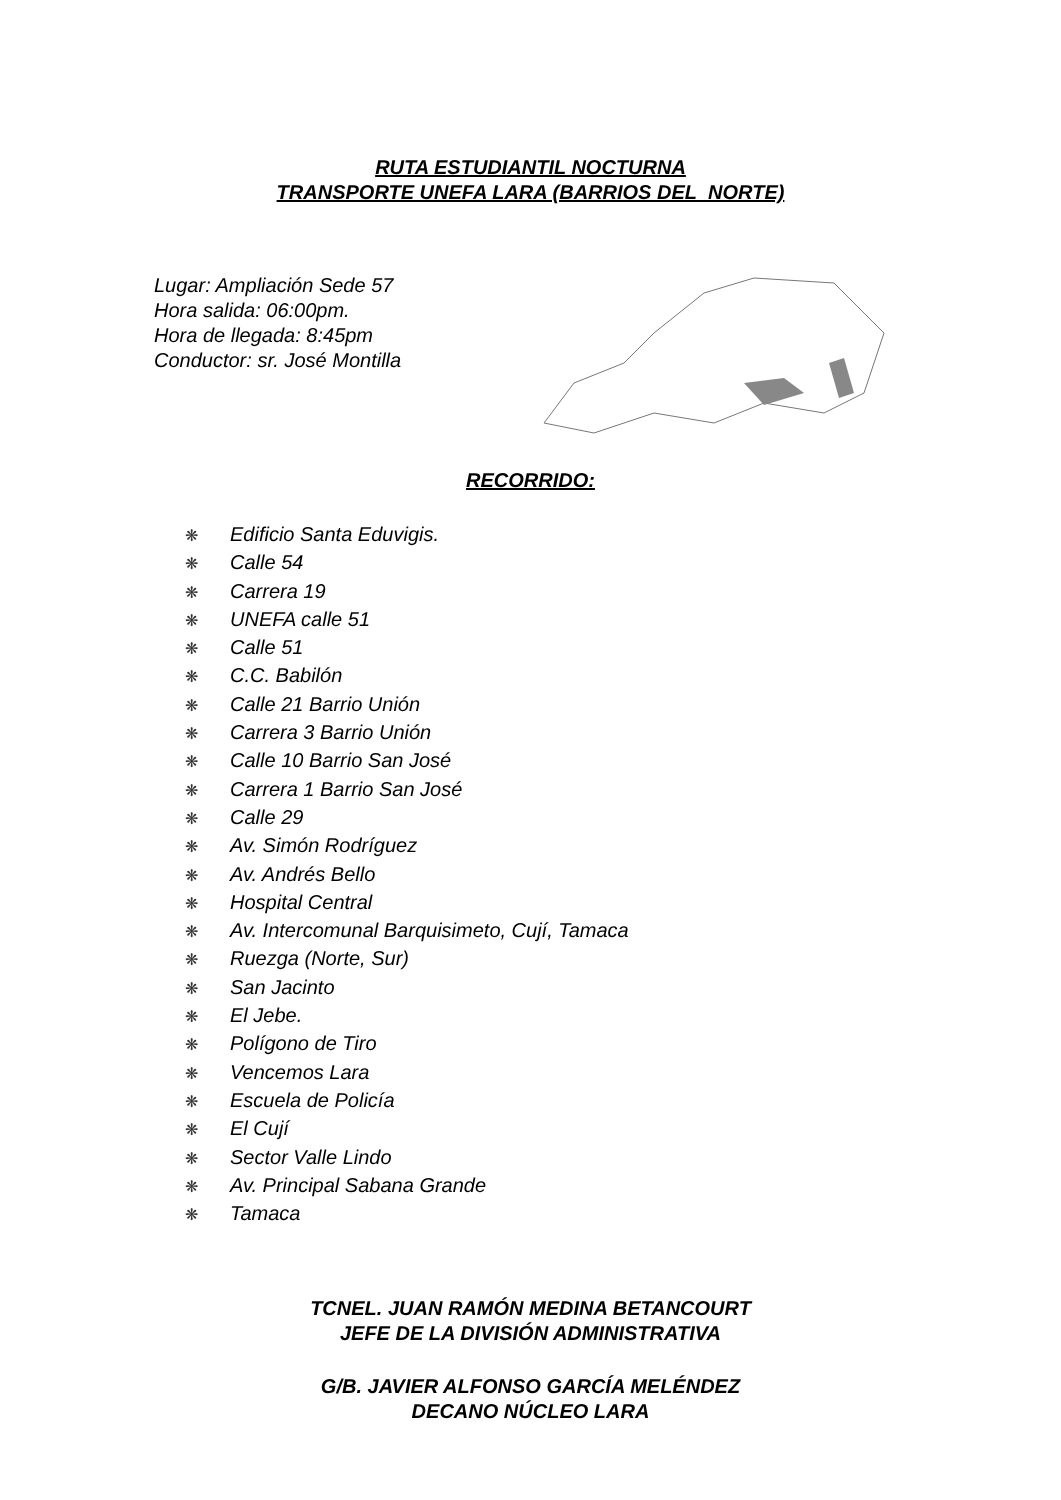RUTA ESTUDIANTIL NOCTURNA
TRANSPORTE UNEFA LARA (BARRIOS DEL NORTE)
Lugar: Ampliación Sede 57
Hora salida: 06:00pm.
Hora de llegada: 8:45pm
Conductor: sr. José Montilla
RECORRIDO:
❋ Edificio Santa Eduvigis.
❋ Calle 54
❋ Carrera 19
❋ UNEFA calle 51
❋ Calle 51
❋ C.C. Babilón
❋ Calle 21 Barrio Unión
❋ Carrera 3 Barrio Unión
❋ Calle 10 Barrio San José
❋ Carrera 1 Barrio San José
❋ Calle 29
❋ Av. Simón Rodríguez
❋ Av. Andrés Bello
❋ Hospital Central
❋ Av. Intercomunal Barquisimeto, Cují, Tamaca
❋ Ruezga (Norte, Sur)
❋ San Jacinto
❋ El Jebe.
❋ Polígono de Tiro
❋ Vencemos Lara
❋ Escuela de Policía
❋ El Cují
❋ Sector Valle Lindo
❋ Av. Principal Sabana Grande
❋ Tamaca
TCNEL. JUAN RAMÓN MEDINA BETANCOURT
JEFE DE LA DIVISIÓN ADMINISTRATIVA
G/B. JAVIER ALFONSO GARCÍA MELÉNDEZ
DECANO NÚCLEO LARA